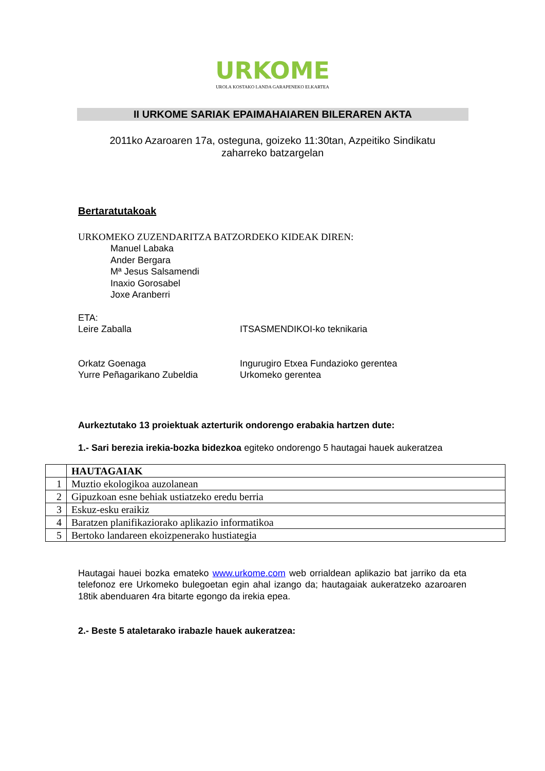URKOME
UROLA KOSTAKO LANDA GARAPENEKO ELKARTEA
II URKOME SARIAK EPAIMAHAIAREN BILERAREN AKTA
2011ko Azaroaren 17a, osteguna, goizeko 11:30tan, Azpeitiko Sindikatu
zaharreko batzargelan
Bertaratutakoak
URKOMEKO ZUZENDARITZA BATZORDEKO KIDEAK DIREN:
Manuel Labaka
Ander Bergara
Mª Jesus Salsamendi
Inaxio Gorosabel
Joxe Aranberri
ETA:
Leire Zaballa ITSASMENDIKOI-ko teknikaria
Orkatz Goenaga Ingurugiro Etxea Fundazioko gerentea
Yurre Peñagarikano Zubeldia Urkomeko gerentea
Aurkeztutako 13 proiektuak azterturik ondorengo erabakia hartzen dute:
1.- Sari berezia irekia-bozka bidezkoa egiteko ondorengo 5 hautagai hauek aukeratzea
| | HAUTAGAIAK |
| 1 | Muztio ekologikoa auzolanean |
| 2 | Gipuzkoan esne behiak ustiatzeko eredu berria |
| 3 | Eskuz-esku eraikiz |
| 4 | Baratzen planifikaziorako aplikazio informatikoa |
| 5 | Bertoko landareen ekoizpenerako hustiategia |
Hautagai hauei bozka emateko www.urkome.com web orrialdean aplikazio bat jarriko da eta telefonoz ere Urkomeko bulegoetan egin ahal izango da; hautagaiak aukeratzeko azaroaren 18tik abenduaren 4ra bitarte egongo da irekia epea.
2.- Beste 5 ataletarako irabazle hauek aukeratzea: